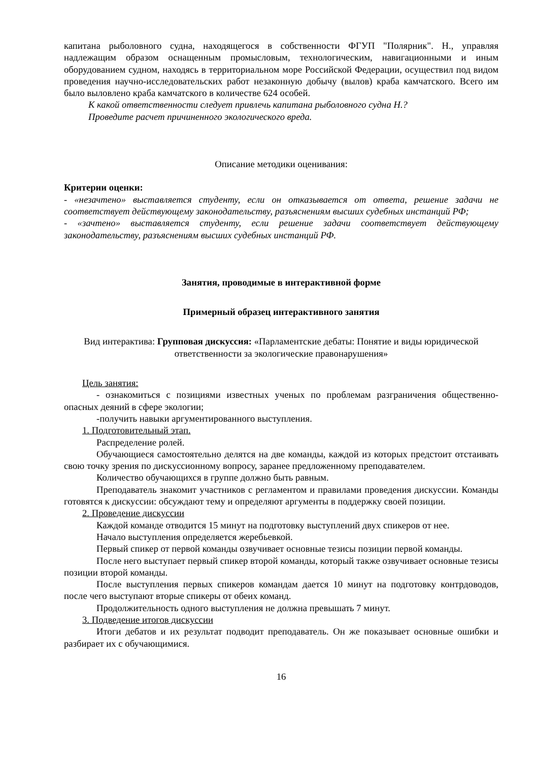капитана рыболовного судна, находящегося в собственности ФГУП "Полярник". Н., управляя надлежащим образом оснащенным промысловым, технологическим, навигационными и иным оборудованием судном, находясь в территориальном море Российской Федерации, осуществил под видом проведения научно-исследовательских работ незаконную добычу (вылов) краба камчатского. Всего им было выловлено краба камчатского в количестве 624 особей.
К какой ответственности следует привлечь капитана рыболовного судна Н.?
Проведите расчет причиненного экологического вреда.
Описание методики оценивания:
Критерии оценки:
- «незачтено» выставляется студенту, если он отказывается от ответа, решение задачи не соответствует действующему законодательству, разъяснениям высших судебных инстанций РФ;
- «зачтено» выставляется студенту, если решение задачи соответствует действующему законодательству, разъяснениям высших судебных инстанций РФ.
Занятия, проводимые в интерактивной форме
Примерный образец интерактивного занятия
Вид интерактива: Групповая дискуссия: «Парламентские дебаты: Понятие и виды юридической ответственности за экологические правонарушения»
Цель занятия:
- ознакомиться с позициями известных ученых по проблемам разграничения общественно-опасных деяний в сфере экологии;
-получить навыки аргументированного выступления.
1. Подготовительный этап.
Распределение ролей.
Обучающиеся самостоятельно делятся на две команды, каждой из которых предстоит отстаивать свою точку зрения по дискуссионному вопросу, заранее предложенному преподавателем.
Количество обучающихся в группе должно быть равным.
Преподаватель знакомит участников с регламентом и правилами проведения дискуссии. Команды готовятся к дискуссии: обсуждают тему и определяют аргументы в поддержку своей позиции.
2. Проведение дискуссии
Каждой команде отводится 15 минут на подготовку выступлений двух спикеров от нее.
Начало выступления определяется жеребьевкой.
Первый спикер от первой команды озвучивает основные тезисы позиции первой команды.
После него выступает первый спикер второй команды, который также озвучивает основные тезисы позиции второй команды.
После выступления первых спикеров командам дается 10 минут на подготовку контрдоводов, после чего выступают вторые спикеры от обеих команд.
Продолжительность одного выступления не должна превышать 7 минут.
3. Подведение итогов дискуссии
Итоги дебатов и их результат подводит преподаватель. Он же показывает основные ошибки и разбирает их с обучающимися.
16